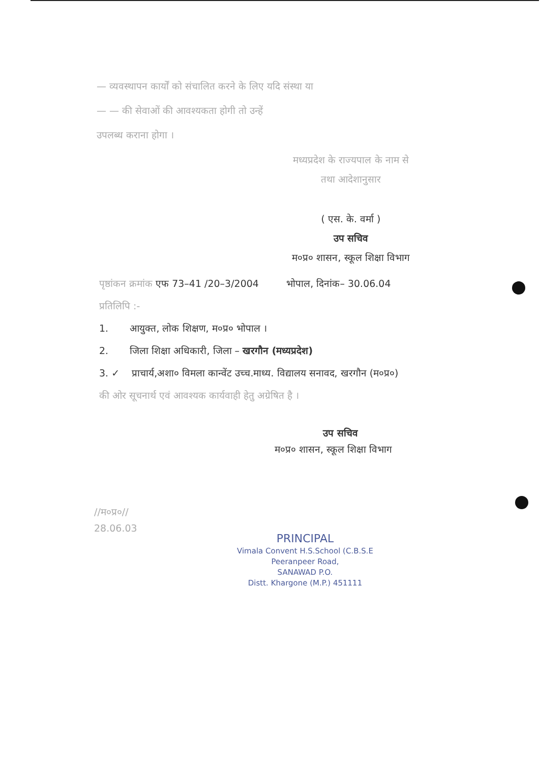— व्यवस्थापन कार्यों को संचालित करने के लिए यदि संस्था या
— — की सेवाओं की आवश्यकता होगी तो उन्हें
उपलब्ध कराना होगा ।
मध्यप्रदेश के राज्यपाल के नाम से
तथा आदेशानुसार
( एस. के. वर्मा )
उप सचिव
म०प्र० शासन, स्कूल शिक्षा विभाग
पृष्ठांकन क्रमांक एफ 73–41 /20–3/2004 भोपाल, दिनांक– 30.06.04
प्रतिलिपि :-
1. आयुक्त, लोक शिक्षण, म०प्र० भोपाल ।
2. जिला शिक्षा अधिकारी, जिला – खरगौन (मध्यप्रदेश)
3. ✓ प्राचार्य,अशा० विमला कान्वेंट उच्च.माध्य. विद्यालय सनावद, खरगौन (म०प्र०)
की ओर सूचनार्थ एवं आवश्यक कार्यवाही हेतु अग्रेषित है ।
उप सचिव
म०प्र० शासन, स्कूल शिक्षा विभाग
//म०प्र०//
28.06.03
PRINCIPAL
Vimala Convent H.S.School (C.B.S.E
Peeranpeer Road,
SANAWAD P.O.
Distt. Khargone (M.P.) 451111